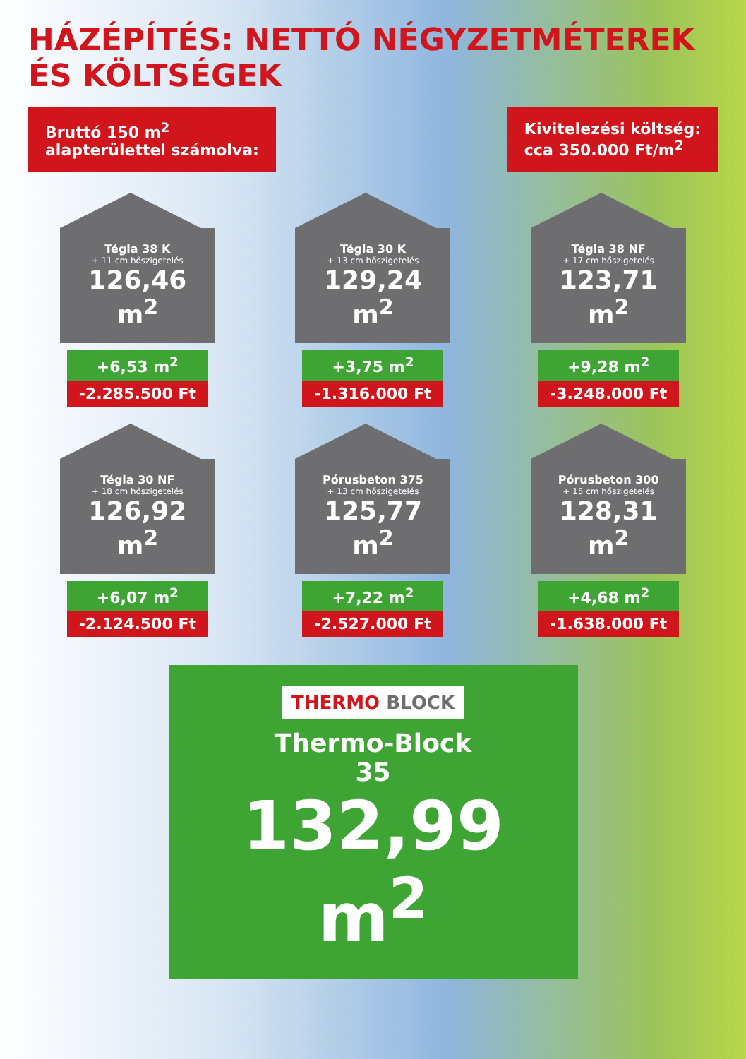HÁZÉPÍTÉS: NETTÓ NÉGYZETMÉTEREK ÉS KÖLTSÉGEK
Bruttó 150 m<sup>2</sup>
alapterülettel számolva:
Kivitelezési költség:
cca 350.000 Ft/m<sup>2</sup>
Tégla 38 K
+ 11 cm hőszigetelés
126,46 m<sup>2</sup>
+6,53 m<sup>2</sup>
-2.285.500 Ft
Tégla 30 K
+ 13 cm hőszigetelés
129,24 m<sup>2</sup>
+3,75 m<sup>2</sup>
-1.316.000 Ft
Tégla 38 NF
+ 17 cm hőszigetelés
123,71 m<sup>2</sup>
+9,28 m<sup>2</sup>
-3.248.000 Ft
Tégla 30 NF
+ 18 cm hőszigetelés
126,92 m<sup>2</sup>
+6,07 m<sup>2</sup>
-2.124.500 Ft
Pórusbeton 375
+ 13 cm hőszigetelés
125,77 m<sup>2</sup>
+7,22 m<sup>2</sup>
-2.527.000 Ft
Pórusbeton 300
+ 15 cm hőszigetelés
128,31 m<sup>2</sup>
+4,68 m<sup>2</sup>
-1.638.000 Ft
THERMO BLOCK
Thermo-Block
35
132,99 m<sup>2</sup>